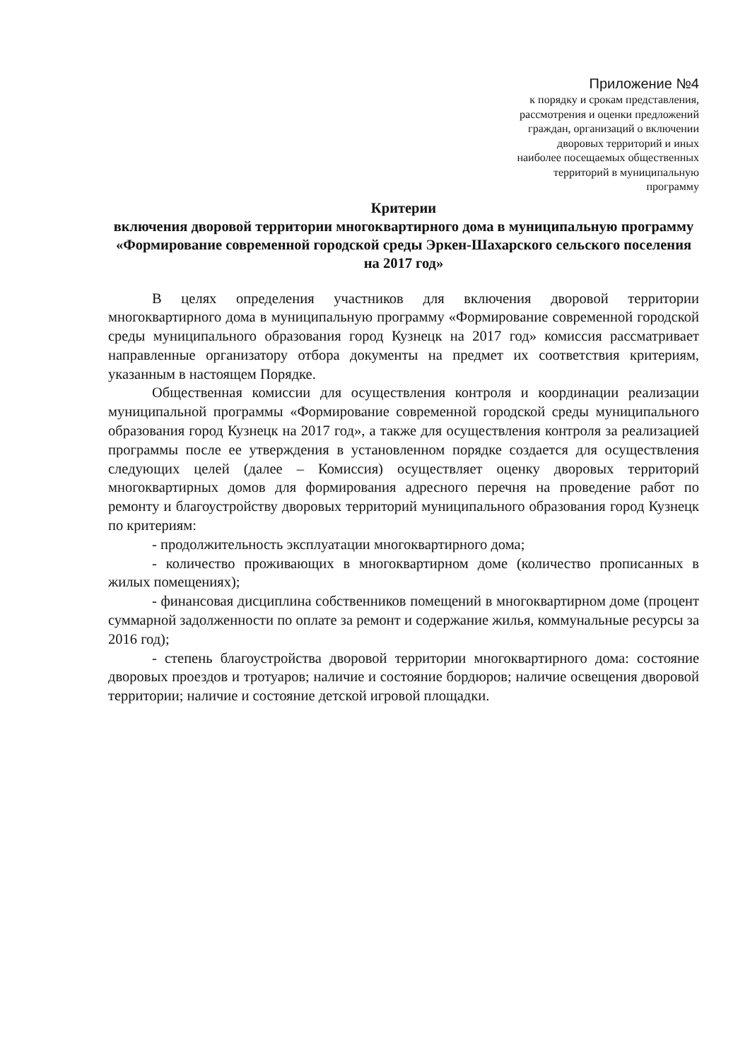Приложение №4
к порядку и срокам представления,
рассмотрения и оценки предложений
граждан, организаций о включении
дворовых территорий и иных
наиболее посещаемых общественных
территорий в муниципальную
программу
Критерии
включения дворовой территории многоквартирного дома в муниципальную программу «Формирование современной городской среды Эркен-Шахарского сельского поселения на 2017 год»
В целях определения участников для включения дворовой территории многоквартирного дома в муниципальную программу «Формирование современной городской среды муниципального образования город Кузнецк на 2017 год» комиссия рассматривает направленные организатору отбора документы на предмет их соответствия критериям, указанным в настоящем Порядке.
Общественная комиссии для осуществления контроля и координации реализации муниципальной программы «Формирование современной городской среды муниципального образования город Кузнецк на 2017 год», а также для осуществления контроля за реализацией программы после ее утверждения в установленном порядке создается для осуществления следующих целей (далее – Комиссия) осуществляет оценку дворовых территорий многоквартирных домов для формирования адресного перечня на проведение работ по ремонту и благоустройству дворовых территорий муниципального образования город Кузнецк по критериям:
- продолжительность эксплуатации многоквартирного дома;
- количество проживающих в многоквартирном доме (количество прописанных в жилых помещениях);
- финансовая дисциплина собственников помещений в многоквартирном доме (процент суммарной задолженности по оплате за ремонт и содержание жилья, коммунальные ресурсы за 2016 год);
- степень благоустройства дворовой территории многоквартирного дома: состояние дворовых проездов и тротуаров; наличие и состояние бордюров; наличие освещения дворовой территории; наличие и состояние детской игровой площадки.